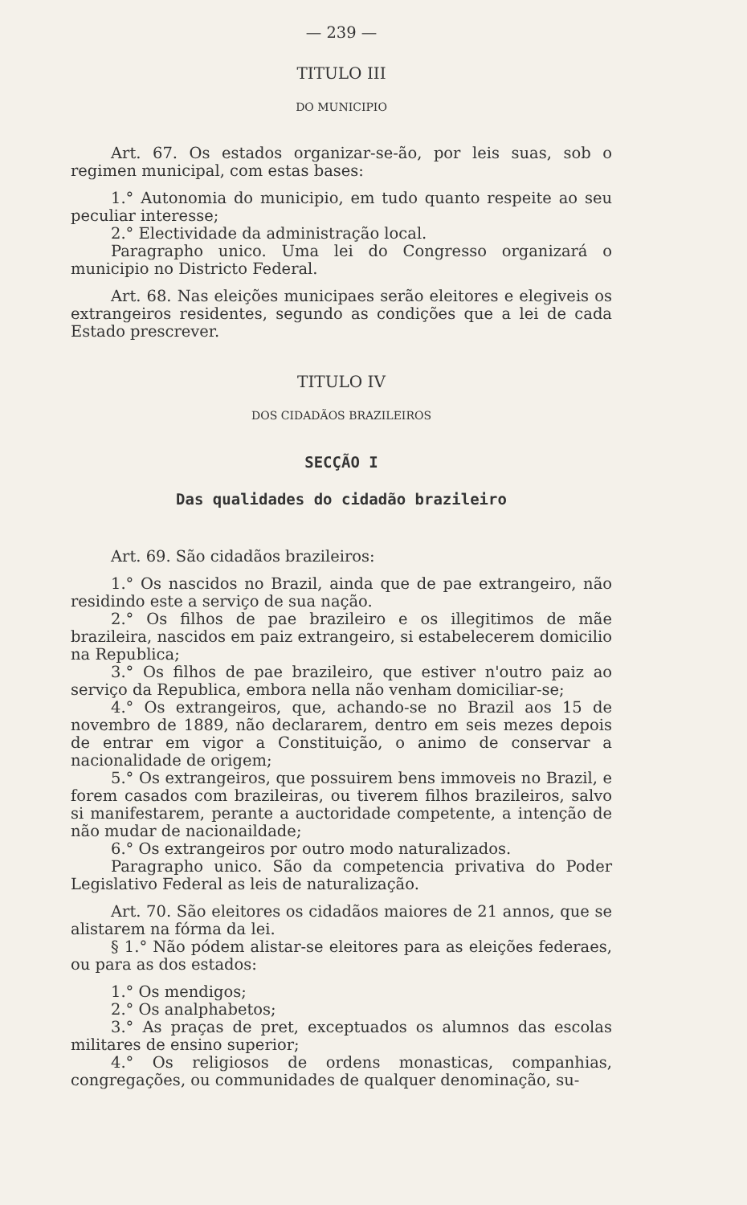— 239 —
TITULO III
DO MUNICIPIO
Art. 67. Os estados organizar-se-ão, por leis suas, sob o regimen municipal, com estas bases:
1.° Autonomia do municipio, em tudo quanto respeite ao seu peculiar interesse;
2.° Electividade da administração local.
Paragrapho unico. Uma lei do Congresso organizará o municipio no Districto Federal.
Art. 68. Nas eleições municipaes serão eleitores e elegiveis os extrangeiros residentes, segundo as condições que a lei de cada Estado prescrever.
TITULO IV
DOS CIDADÃOS BRAZILEIROS
SECÇÃO I
Das qualidades do cidadão brazileiro
Art. 69. São cidadãos brazileiros:
1.° Os nascidos no Brazil, ainda que de pae extrangeiro, não residindo este a serviço de sua nação.
2.° Os filhos de pae brazileiro e os illegitimos de mãe brazileira, nascidos em paiz extrangeiro, si estabelecerem domicilio na Republica;
3.° Os filhos de pae brazileiro, que estiver n'outro paiz ao serviço da Republica, embora nella não venham domiciliar-se;
4.° Os extrangeiros, que, achando-se no Brazil aos 15 de novembro de 1889, não declararem, dentro em seis mezes depois de entrar em vigor a Constituição, o animo de conservar a nacionalidade de origem;
5.° Os extrangeiros, que possuirem bens immoveis no Brazil, e forem casados com brazileiras, ou tiverem filhos brazileiros, salvo si manifestarem, perante a auctoridade competente, a intenção de não mudar de nacionaildade;
6.° Os extrangeiros por outro modo naturalizados.
Paragrapho unico. São da competencia privativa do Poder Legislativo Federal as leis de naturalização.
Art. 70. São eleitores os cidadãos maiores de 21 annos, que se alistarem na fórma da lei.
§ 1.° Não pódem alistar-se eleitores para as eleições federaes, ou para as dos estados:
1.° Os mendigos;
2.° Os analphabetos;
3.° As praças de pret, exceptuados os alumnos das escolas militares de ensino superior;
4.° Os religiosos de ordens monasticas, companhias, congregações, ou communidades de qualquer denominação, su-